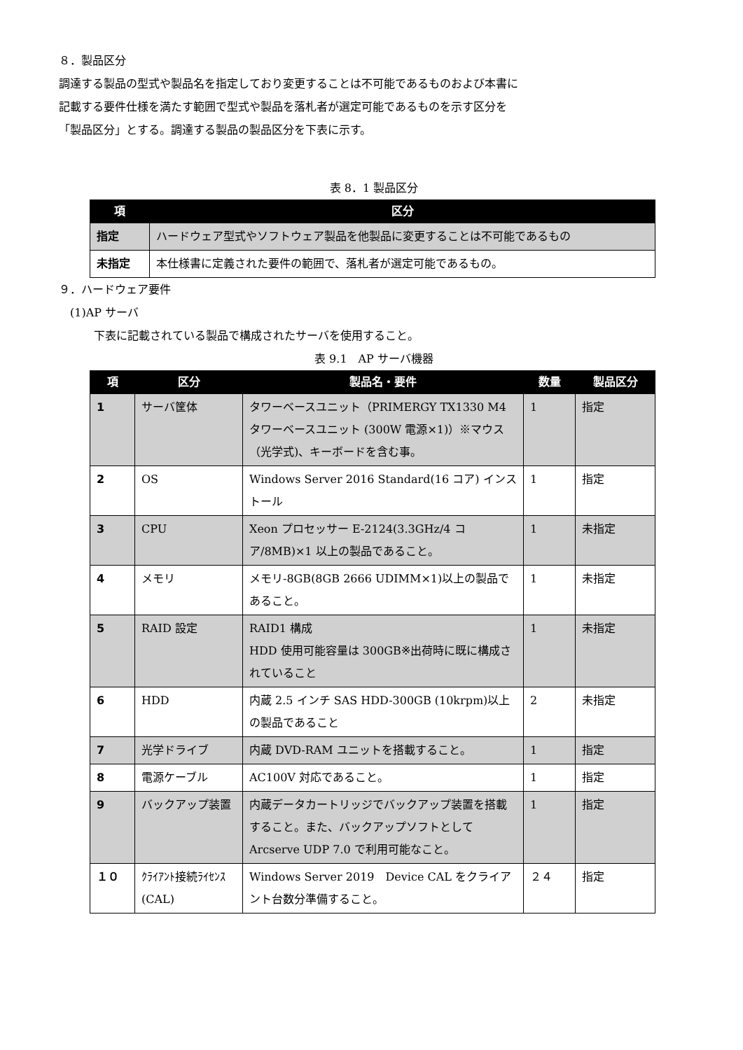８．製品区分
調達する製品の型式や製品名を指定しており変更することは不可能であるものおよび本書に
記載する要件仕様を満たす範囲で型式や製品を落札者が選定可能であるものを示す区分を
「製品区分」とする。調達する製品の製品区分を下表に示す。
表 8．1 製品区分
| 項 | 区分 |
| --- | --- |
| 指定 | ハードウェア型式やソフトウェア製品を他製品に変更することは不可能であるもの |
| 未指定 | 本仕様書に定義された要件の範囲で、落札者が選定可能であるもの。 |
９．ハードウェア要件
(1)AP サーバ
下表に記載されている製品で構成されたサーバを使用すること。
表 9.1　AP サーバ機器
| 項 | 区分 | 製品名・要件 | 数量 | 製品区分 |
| --- | --- | --- | --- | --- |
| 1 | サーバ筐体 | タワーベースユニット（PRIMERGY TX1330 M4 タワーベースユニット (300W 電源×1)）※マウス（光学式)、キーボードを含む事。 | 1 | 指定 |
| 2 | OS | Windows Server 2016 Standard(16 コア) インストール | 1 | 指定 |
| 3 | CPU | Xeon プロセッサー E-2124(3.3GHz/4 コア/8MB)×1 以上の製品であること。 | 1 | 未指定 |
| 4 | メモリ | メモリ-8GB(8GB 2666 UDIMM×1)以上の製品であること。 | 1 | 未指定 |
| 5 | RAID 設定 | RAID1 構成 HDD 使用可能容量は 300GB※出荷時に既に構成されていること | 1 | 未指定 |
| 6 | HDD | 内蔵 2.5 インチ SAS HDD-300GB (10krpm)以上の製品であること | 2 | 未指定 |
| 7 | 光学ドライブ | 内蔵 DVD-RAM ユニットを搭載すること。 | 1 | 指定 |
| 8 | 電源ケーブル | AC100V 対応であること。 | 1 | 指定 |
| 9 | バックアップ装置 | 内蔵データカートリッジでバックアップ装置を搭載すること。また、バックアップソフトとして Arcserve UDP 7.0 で利用可能なこと。 | 1 | 指定 |
| １０ | ｸﾗｲｱﾝﾄ接続ﾗｲｾﾝｽ(CAL) | Windows Server 2019 Device CAL をクライアント台数分準備すること。 | ２４ | 指定 |